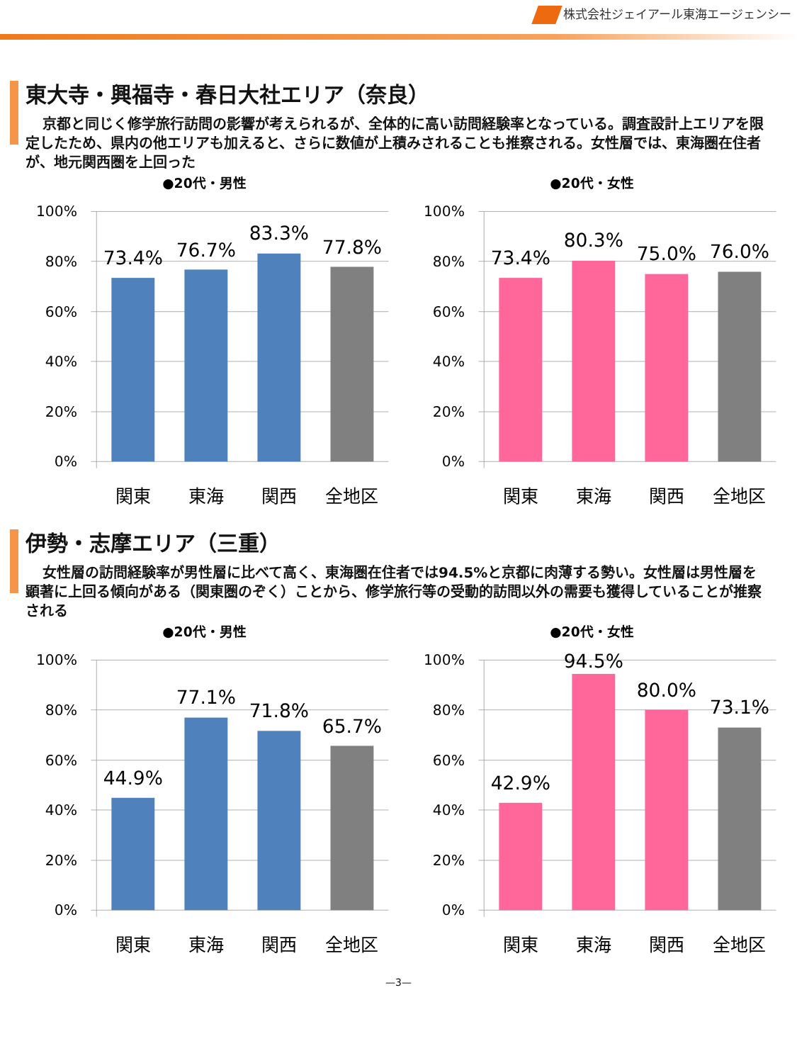株式会社ジェイアール東海エージェンシー
東大寺・興福寺・春日大社エリア（奈良）
京都と同じく修学旅行訪問の影響が考えられるが、全体的に高い訪問経験率となっている。調査設計上エリアを限定したため、県内の他エリアも加えると、さらに数値が上積みされることも推察される。女性層では、東海圏在住者が、地元関西圏を上回った
●20代・男性
100%
80%
60%
40%
20%
0%
73.4%
76.7%
83.3%
77.8%
関東
東海
関西
全地区
●20代・女性
100%
80%
60%
40%
20%
0%
73.4%
80.3%
75.0%
76.0%
関東
東海
関西
全地区
伊勢・志摩エリア（三重）
女性層の訪問経験率が男性層に比べて高く、東海圏在住者では94.5%と京都に肉薄する勢い。女性層は男性層を顕著に上回る傾向がある（関東圏のぞく）ことから、修学旅行等の受動的訪問以外の需要も獲得していることが推察される
●20代・男性
100%
80%
60%
40%
20%
0%
44.9%
77.1%
71.8%
65.7%
関東
東海
関西
全地区
●20代・女性
100%
80%
60%
40%
20%
0%
42.9%
94.5%
80.0%
73.1%
関東
東海
関西
全地区
—3—